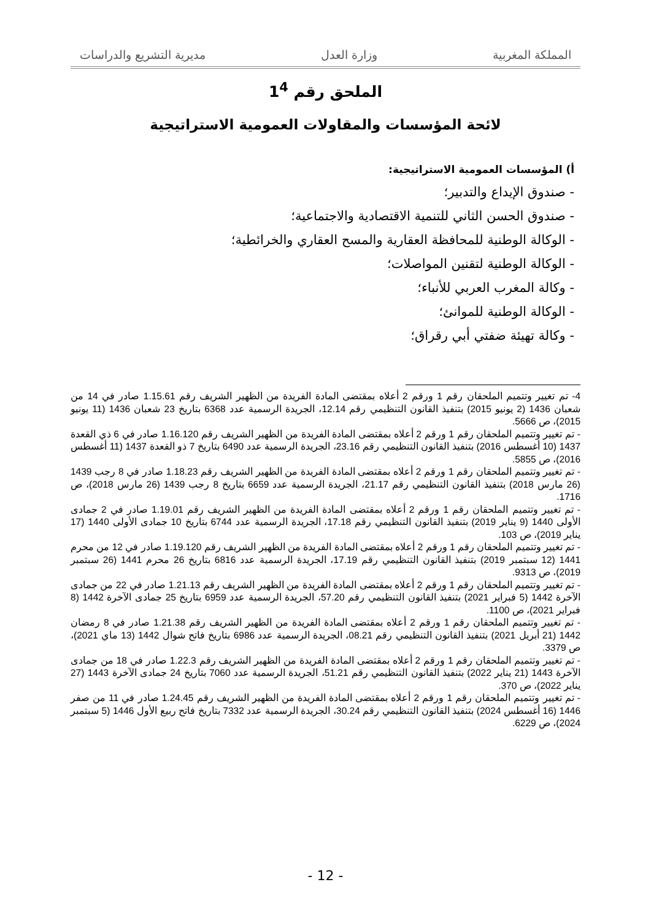المملكة المغربية وزارة العدل مديرية التشريع والدراسات
الملحق رقم 1<sup>4</sup>
لائحة المؤسسات والمقاولات العمومية الاستراتيجية
أ) المؤسسات العمومية الاستراتيجية:
- صندوق الإيداع والتدبير؛
- صندوق الحسن الثاني للتنمية الاقتصادية والاجتماعية؛
- الوكالة الوطنية للمحافظة العقارية والمسح العقاري والخرائطية؛
- الوكالة الوطنية لتقنين المواصلات؛
- وكالة المغرب العربي للأنباء؛
- الوكالة الوطنية للموانئ؛
- وكالة تهيئة ضفتي أبي رقراق؛
4- تم تغيير وتتميم الملحقان رقم 1 ورقم 2 أعلاه بمقتضى المادة الفريدة من الظهير الشريف رقم 1.15.61 صادر في 14 من شعبان 1436 (2 يونيو 2015) بتنفيذ القانون التنظيمي رقم 12.14، الجريدة الرسمية عدد 6368 بتاريخ 23 شعبان 1436 (11 يونيو 2015)، ص 5666.
- تم تغيير وتتميم الملحقان رقم 1 ورقم 2 أعلاه بمقتضى المادة الفريدة من الظهير الشريف رقم 1.16.120 صادر في 6 ذي القعدة 1437 (10 أغسطس 2016) بتنفيذ القانون التنظيمي رقم 23.16، الجريدة الرسمية عدد 6490 بتاريخ 7 ذو القعدة 1437 (11 أغسطس 2016)، ص 5855.
- تم تغيير وتتميم الملحقان رقم 1 ورقم 2 أعلاه بمقتضى المادة الفريدة من الظهير الشريف رقم 1.18.23 صادر في 8 رجب 1439 (26 مارس 2018) بتنفيذ القانون التنظيمي رقم 21.17، الجريدة الرسمية عدد 6659 بتاريخ 8 رجب 1439 (26 مارس 2018)، ص 1716.
- تم تغيير وتتميم الملحقان رقم 1 ورقم 2 أعلاه بمقتضى المادة الفريدة من الظهير الشريف رقم 1.19.01 صادر في 2 جمادى الأولى 1440 (9 يناير 2019) بتنفيذ القانون التنظيمي رقم 17.18، الجريدة الرسمية عدد 6744 بتاريخ 10 جمادى الأولى 1440 (17 يناير 2019)، ص 103.
- تم تغيير وتتميم الملحقان رقم 1 ورقم 2 أعلاه بمقتضى المادة الفريدة من الظهير الشريف رقم 1.19.120 صادر في 12 من محرم 1441 (12 سبتمبر 2019) بتنفيذ القانون التنظيمي رقم 17.19، الجريدة الرسمية عدد 6816 بتاريخ 26 محرم 1441 (26 سبتمبر 2019)، ص 9313.
- تم تغيير وتتميم الملحقان رقم 1 ورقم 2 أعلاه بمقتضى المادة الفريدة من الظهير الشريف رقم 1.21.13 صادر في 22 من جمادى الآخرة 1442 (5 فبراير 2021) بتنفيذ القانون التنظيمي رقم 57.20، الجريدة الرسمية عدد 6959 بتاريخ 25 جمادى الآخرة 1442 (8 فبراير 2021)، ص 1100.
- تم تغيير وتتميم الملحقان رقم 1 ورقم 2 أعلاه بمقتضى المادة الفريدة من الظهير الشريف رقم 1.21.38 صادر في 8 رمضان 1442 (21 أبريل 2021) بتنفيذ القانون التنظيمي رقم 08.21، الجريدة الرسمية عدد 6986 بتاريخ فاتح شوال 1442 (13 ماي 2021)، ص 3379.
- تم تغيير وتتميم الملحقان رقم 1 ورقم 2 أعلاه بمقتضى المادة الفريدة من الظهير الشريف رقم 1.22.3 صادر في 18 من جمادى الآخرة 1443 (21 يناير 2022) بتنفيذ القانون التنظيمي رقم 51.21، الجريدة الرسمية عدد 7060 بتاريخ 24 جمادى الآخرة 1443 (27 يناير 2022)، ص 370.
- تم تغيير وتتميم الملحقان رقم 1 ورقم 2 أعلاه بمقتضى المادة الفريدة من الظهير الشريف رقم 1.24.45 صادر في 11 من صفر 1446 (16 أغسطس 2024) بتنفيذ القانون التنظيمي رقم 30.24، الجريدة الرسمية عدد 7332 بتاريخ فاتح ربيع الأول 1446 (5 سبتمبر 2024)، ص 6229.
- 12 -